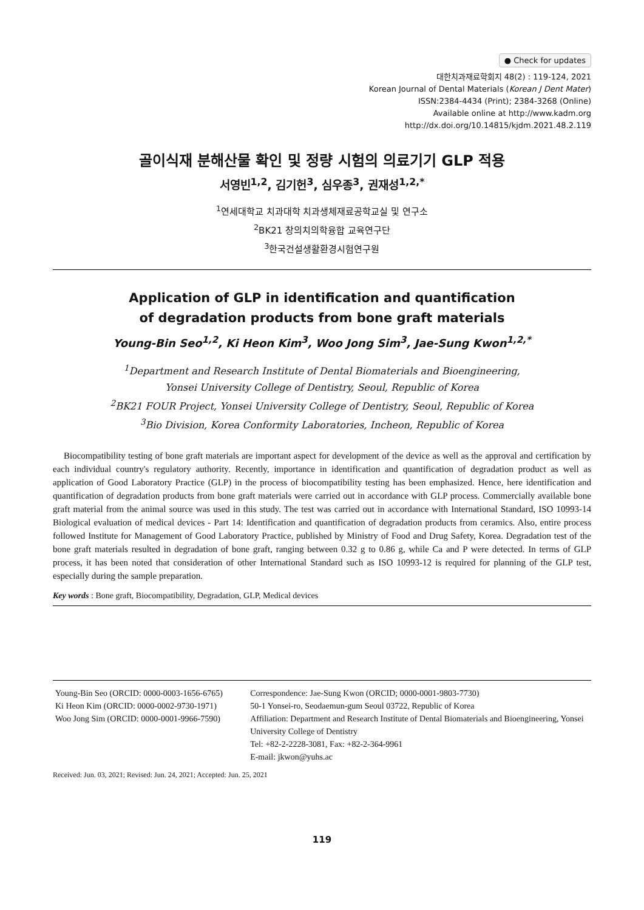● Check for updates
대한치과재료학회지 48(2) : 119-124, 2021
Korean Journal of Dental Materials (Korean J Dent Mater)
ISSN:2384-4434 (Print); 2384-3268 (Online)
Available online at http://www.kadm.org
http://dx.doi.org/10.14815/kjdm.2021.48.2.119
골이식재 분해산물 확인 및 정량 시험의 의료기기 GLP 적용
서영빈<sup>1,2</sup>, 김기헌<sup>3</sup>, 심우종<sup>3</sup>, 권재성<sup>1,2,*</sup>
<sup>1</sup> 연세대학교 치과대학 치과생체재료공학교실 및 연구소
<sup>2</sup> BK21 창의치의학융합 교육연구단
<sup>3</sup> 한국건설생활환경시험연구원
Application of GLP in identification and quantification
of degradation products from bone graft materials
Young-Bin Seo<sup>1,2</sup>, Ki Heon Kim<sup>3</sup>, Woo Jong Sim<sup>3</sup>, Jae-Sung Kwon<sup>1,2,*</sup>
<sup>1</sup> Department and Research Institute of Dental Biomaterials and Bioengineering,
Yonsei University College of Dentistry, Seoul, Republic of Korea
<sup>2</sup> BK21 FOUR Project, Yonsei University College of Dentistry, Seoul, Republic of Korea
<sup>3</sup> Bio Division, Korea Conformity Laboratories, Incheon, Republic of Korea
Biocompatibility testing of bone graft materials are important aspect for development of the device as well as the approval and certification by each individual country's regulatory authority. Recently, importance in identification and quantification of degradation product as well as application of Good Laboratory Practice (GLP) in the process of biocompatibility testing has been emphasized. Hence, here identification and quantification of degradation products from bone graft materials were carried out in accordance with GLP process. Commercially available bone graft material from the animal source was used in this study. The test was carried out in accordance with International Standard, ISO 10993-14 Biological evaluation of medical devices - Part 14: Identification and quantification of degradation products from ceramics. Also, entire process followed Institute for Management of Good Laboratory Practice, published by Ministry of Food and Drug Safety, Korea. Degradation test of the bone graft materials resulted in degradation of bone graft, ranging between 0.32 g to 0.86 g, while Ca and P were detected. In terms of GLP process, it has been noted that consideration of other International Standard such as ISO 10993-12 is required for planning of the GLP test, especially during the sample preparation.
Key words : Bone graft, Biocompatibility, Degradation, GLP, Medical devices
Young-Bin Seo (ORCID: 0000-0003-1656-6765)
Ki Heon Kim (ORCID: 0000-0002-9730-1971)
Woo Jong Sim (ORCID: 0000-0001-9966-7590)
Correspondence: Jae-Sung Kwon (ORCID; 0000-0001-9803-7730)
50-1 Yonsei-ro, Seodaemun-gum Seoul 03722, Republic of Korea
Affiliation: Department and Research Institute of Dental Biomaterials and Bioengineering, Yonsei University College of Dentistry
Tel: +82-2-2228-3081, Fax: +82-2-364-9961
E-mail: jkwon@yuhs.ac
Received: Jun. 03, 2021; Revised: Jun. 24, 2021; Accepted: Jun. 25, 2021
119